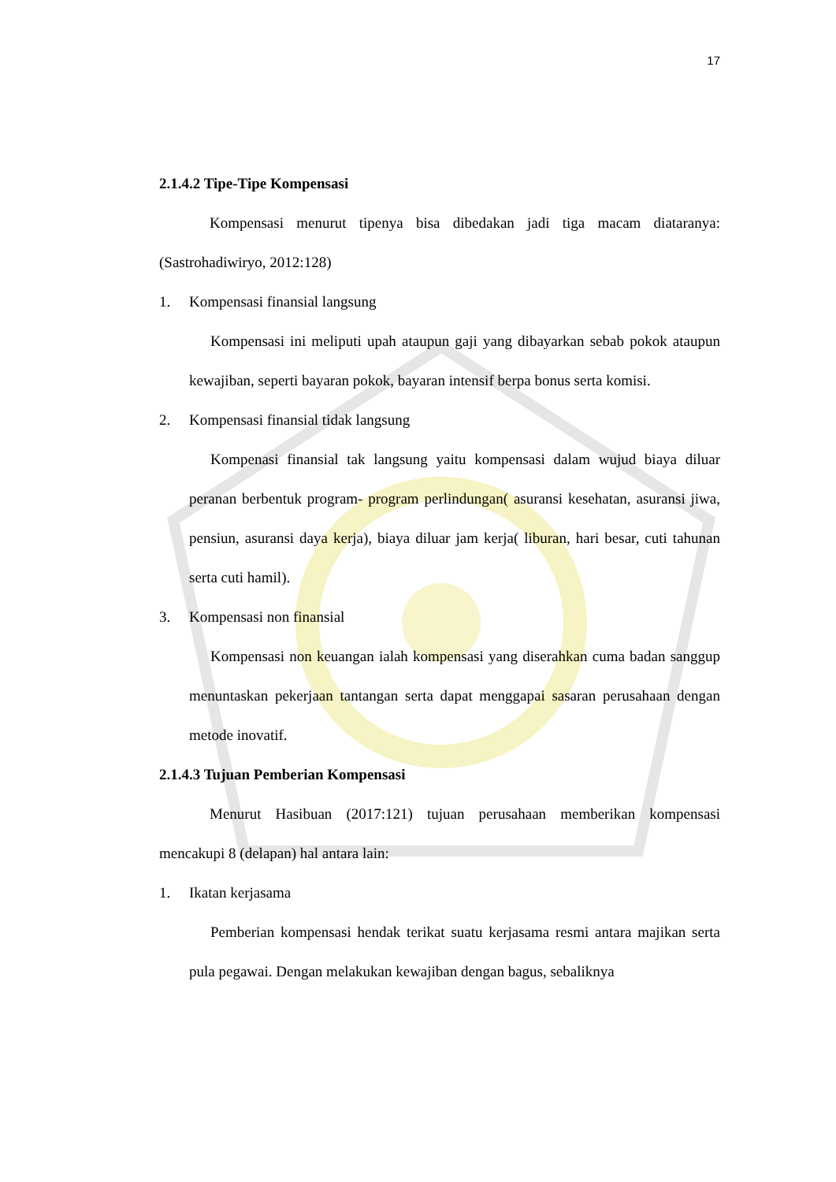17
2.1.4.2 Tipe-Tipe Kompensasi
Kompensasi menurut tipenya bisa dibedakan jadi tiga macam diataranya: (Sastrohadiwiryo, 2012:128)
1. Kompensasi finansial langsung
Kompensasi ini meliputi upah ataupun gaji yang dibayarkan sebab pokok ataupun kewajiban, seperti bayaran pokok, bayaran intensif berpa bonus serta komisi.
2. Kompensasi finansial tidak langsung
Kompenasi finansial tak langsung yaitu kompensasi dalam wujud biaya diluar peranan berbentuk program- program perlindungan( asuransi kesehatan, asuransi jiwa, pensiun, asuransi daya kerja), biaya diluar jam kerja( liburan, hari besar, cuti tahunan serta cuti hamil).
3. Kompensasi non finansial
Kompensasi non keuangan ialah kompensasi yang diserahkan cuma badan sanggup menuntaskan pekerjaan tantangan serta dapat menggapai sasaran perusahaan dengan metode inovatif.
2.1.4.3 Tujuan Pemberian Kompensasi
Menurut Hasibuan (2017:121) tujuan perusahaan memberikan kompensasi mencakupi 8 (delapan) hal antara lain:
1. Ikatan kerjasama
Pemberian kompensasi hendak terikat suatu kerjasama resmi antara majikan serta pula pegawai. Dengan melakukan kewajiban dengan bagus, sebaliknya